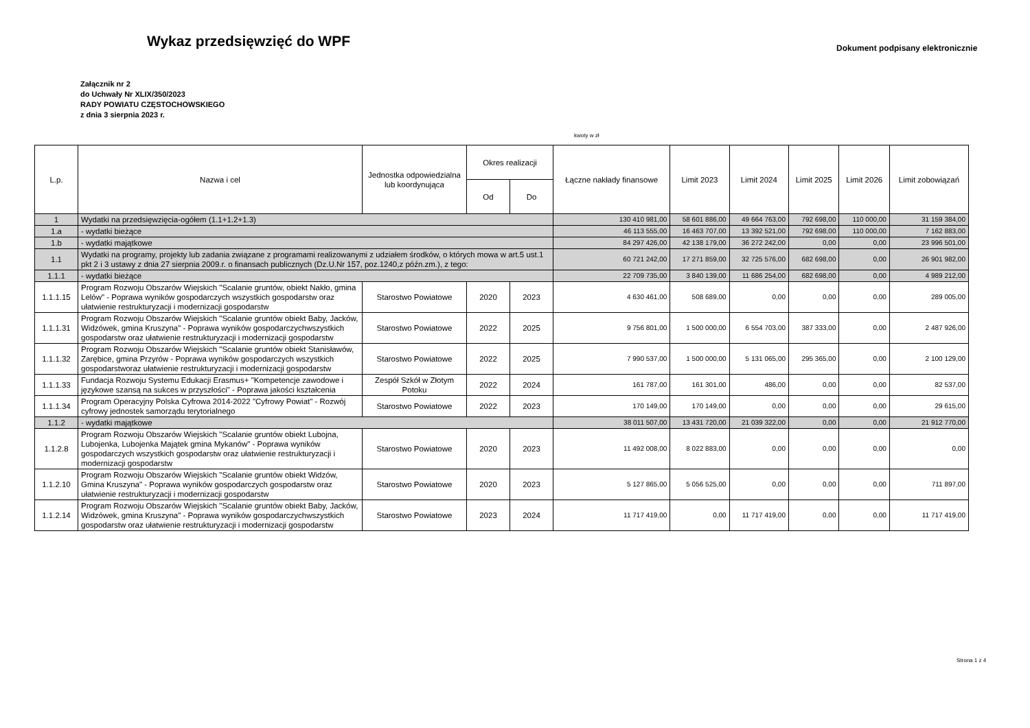Wykaz przedsięwzięć do WPF
Dokument podpisany elektronicznie
Załącznik nr 2
do Uchwały Nr XLIX/350/2023
RADY POWIATU CZĘSTOCHOWSKIEGO
z dnia 3 sierpnia 2023 r.
kwoty w zł
| L.p. | Nazwa i cel | Jednostka odpowiedzialna lub koordynująca | Okres realizacji | | Łączne nakłady finansowe | Limit 2023 | Limit 2024 | Limit 2025 | Limit 2026 | Limit zobowiązań |
| --- | --- | --- | --- | --- | --- | --- | --- | --- | --- | --- |
| | | | Od | Do | | | | | | |
| 1 | Wydatki na przedsięwzięcia-ogółem (1.1+1.2+1.3) | | | | 130 410 981,00 | 58 601 886,00 | 49 664 763,00 | 792 698,00 | 110 000,00 | 31 159 384,00 |
| 1.a | - wydatki bieżące | | | | 46 113 555,00 | 16 463 707,00 | 13 392 521,00 | 792 698,00 | 110 000,00 | 7 162 883,00 |
| 1.b | - wydatki majątkowe | | | | 84 297 426,00 | 42 138 179,00 | 36 272 242,00 | 0,00 | 0,00 | 23 996 501,00 |
| 1.1 | Wydatki na programy, projekty lub zadania związane z programami realizowanymi z udziałem środków, o których mowa w art.5 ust.1 pkt 2 i 3 ustawy z dnia 27 sierpnia 2009.r. o finansach publicznych (Dz.U.Nr 157, poz.1240,z późn.zm.), z tego: | | | | 60 721 242,00 | 17 271 859,00 | 32 725 576,00 | 682 698,00 | 0,00 | 26 901 982,00 |
| 1.1.1 | - wydatki bieżące | | | | 22 709 735,00 | 3 840 139,00 | 11 686 254,00 | 682 698,00 | 0,00 | 4 989 212,00 |
| 1.1.1.15 | Program Rozwoju Obszarów Wiejskich "Scalanie gruntów, obiekt Nakło, gmina Lelów" - Poprawa wyników gospodarczych wszystkich gospodarstw oraz ułatwienie restrukturyzacji i modernizacji gospodarstw | Starostwo Powiatowe | 2020 | 2023 | 4 630 461,00 | 508 689,00 | 0,00 | 0,00 | 0,00 | 289 005,00 |
| 1.1.1.31 | Program Rozwoju Obszarów Wiejskich "Scalanie gruntów obiekt Baby, Jacków, Widzówek, gmina Kruszyna" - Poprawa wyników gospodarczychwszystkich gospodarstw oraz ułatwienie restrukturyzacji i modernizacji gospodarstw | Starostwo Powiatowe | 2022 | 2025 | 9 756 801,00 | 1 500 000,00 | 6 554 703,00 | 387 333,00 | 0,00 | 2 487 926,00 |
| 1.1.1.32 | Program Rozwoju Obszarów Wiejskich "Scalanie gruntów obiekt Stanisławów, Zarębice, gmina Przyrów - Poprawa wyników gospodarczych wszystkich gospodarstworaz ułatwienie restrukturyzacji i modernizacji gospodarstw | Starostwo Powiatowe | 2022 | 2025 | 7 990 537,00 | 1 500 000,00 | 5 131 065,00 | 295 365,00 | 0,00 | 2 100 129,00 |
| 1.1.1.33 | Fundacja Rozwoju Systemu Edukacji Erasmus+ "Kompetencje zawodowe i językowe szansą na sukces w przyszłości" - Poprawa jakości kształcenia | Zespół Szkół w Złotym Potoku | 2022 | 2024 | 161 787,00 | 161 301,00 | 486,00 | 0,00 | 0,00 | 82 537,00 |
| 1.1.1.34 | Program Operacyjny Polska Cyfrowa 2014-2022 "Cyfrowy Powiat" - Rozwój cyfrowy jednostek samorządu terytorialnego | Starostwo Powiatowe | 2022 | 2023 | 170 149,00 | 170 149,00 | 0,00 | 0,00 | 0,00 | 29 615,00 |
| 1.1.2 | - wydatki majątkowe | | | | 38 011 507,00 | 13 431 720,00 | 21 039 322,00 | 0,00 | 0,00 | 21 912 770,00 |
| 1.1.2.8 | Program Rozwoju Obszarów Wiejskich "Scalanie gruntów obiekt Lubojna, Lubojenka, Lubojenka Majątek gmina Mykanów" - Poprawa wyników gospodarczych wszystkich gospodarstw oraz ułatwienie restrukturyzacji i modernizacji gospodarstw | Starostwo Powiatowe | 2020 | 2023 | 11 492 008,00 | 8 022 883,00 | 0,00 | 0,00 | 0,00 | 0,00 |
| 1.1.2.10 | Program Rozwoju Obszarów Wiejskich "Scalanie gruntów obiekt Widzów, Gmina Kruszyna" - Poprawa wyników gospodarczych gospodarstw oraz ułatwienie restrukturyzacji i modernizacji gospodarstw | Starostwo Powiatowe | 2020 | 2023 | 5 127 865,00 | 5 056 525,00 | 0,00 | 0,00 | 0,00 | 711 897,00 |
| 1.1.2.14 | Program Rozwoju Obszarów Wiejskich "Scalanie gruntów obiekt Baby, Jacków, Widzówek, gmina Kruszyna" - Poprawa wyników gospodarczychwszystkich gospodarstw oraz ułatwienie restrukturyzacji i modernizacji gospodarstw | Starostwo Powiatowe | 2023 | 2024 | 11 717 419,00 | 0,00 | 11 717 419,00 | 0,00 | 0,00 | 11 717 419,00 |
Strona 1 z 4